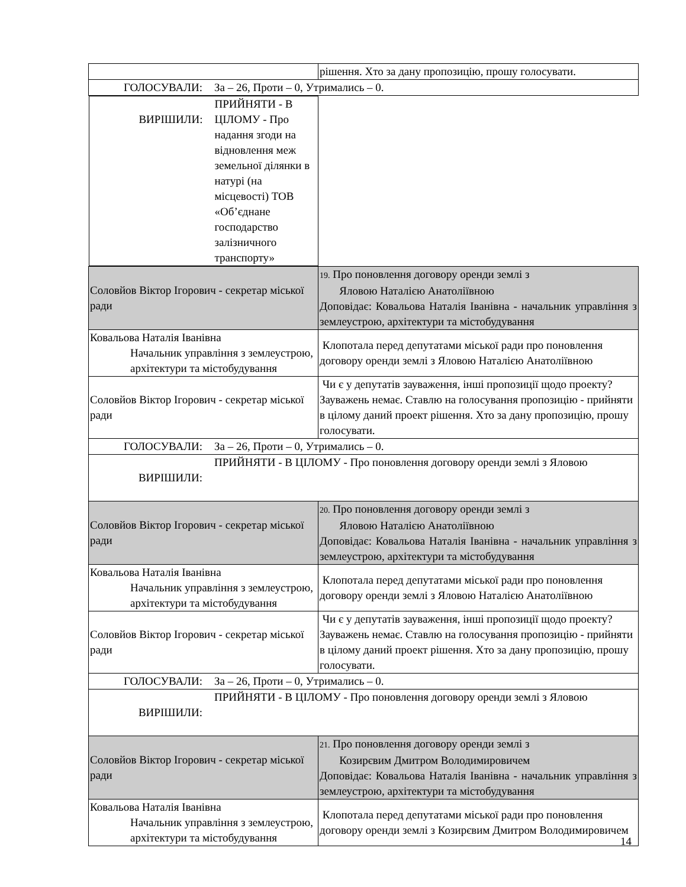| | рішення. Хто за дану пропозицію, прошу голосувати. |
| ГОЛОСУВАЛИ: За – 26, Проти – 0, Утримались – 0. | |
| ВИРІШИЛИ: ПРИЙНЯТИ - В ЦІЛОМУ - Про надання згоди на відновлення меж земельної ділянки в натурі (на місцевості) ТОВ «Об’єднане господарство залізничного транспорту» | |
| Соловйов Віктор Ігорович - секретар міської ради | 19. Про поновлення договору оренди землі з Яловою Наталією Анатоліївною Доповідає: Ковальова Наталія Іванівна - начальник управління з землеустрою, архітектури та містобудування |
| Ковальова Наталія Іванівна Начальник управління з землеустрою, архітектури та містобудування | Клопотала перед депутатами міської ради про поновлення договору оренди землі з Яловою Наталією Анатоліївною |
| Соловйов Віктор Ігорович - секретар міської ради | Чи є у депутатів зауваження, інші пропозиції щодо проекту? Зауважень немає. Ставлю на голосування пропозицію - прийняти в цілому даний проект рішення. Хто за дану пропозицію, прошу голосувати. |
| ГОЛОСУВАЛИ: За – 26, Проти – 0, Утримались – 0. | |
| ВИРІШИЛИ: ПРИЙНЯТИ - В ЦІЛОМУ - Про поновлення договору оренди землі з Яловою | |
| Соловйов Віктор Ігорович - секретар міської ради | 20. Про поновлення договору оренди землі з Яловою Наталією Анатоліївною Доповідає: Ковальова Наталія Іванівна - начальник управління з землеустрою, архітектури та містобудування |
| Ковальова Наталія Іванівна Начальник управління з землеустрою, архітектури та містобудування | Клопотала перед депутатами міської ради про поновлення договору оренди землі з Яловою Наталією Анатоліївною |
| Соловйов Віктор Ігорович - секретар міської ради | Чи є у депутатів зауваження, інші пропозиції щодо проекту? Зауважень немає. Ставлю на голосування пропозицію - прийняти в цілому даний проект рішення. Хто за дану пропозицію, прошу голосувати. |
| ГОЛОСУВАЛИ: За – 26, Проти – 0, Утримались – 0. | |
| ВИРІШИЛИ: ПРИЙНЯТИ - В ЦІЛОМУ - Про поновлення договору оренди землі з Яловою | |
| Соловйов Віктор Ігорович - секретар міської ради | 21. Про поновлення договору оренди землі з Козирєвим Дмитром Володимировичем Доповідає: Ковальова Наталія Іванівна - начальник управління з землеустрою, архітектури та містобудування |
| Ковальова Наталія Іванівна Начальник управління з землеустрою, архітектури та містобудування | Клопотала перед депутатами міської ради про поновлення договору оренди землі з Козирєвим Дмитром Володимировичем |
14